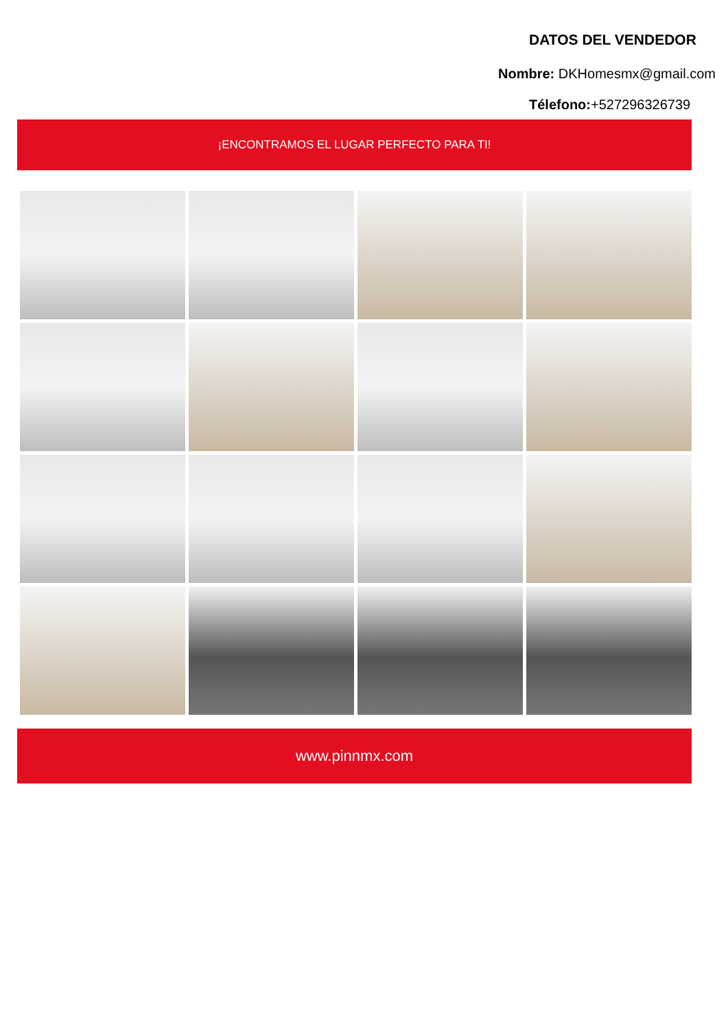DATOS DEL VENDEDOR
Nombre: DKHomesmx@gmail.com
Télefono:+527296326739
¡ENCONTRAMOS EL LUGAR PERFECTO PARA TI!
www.pinnmx.com